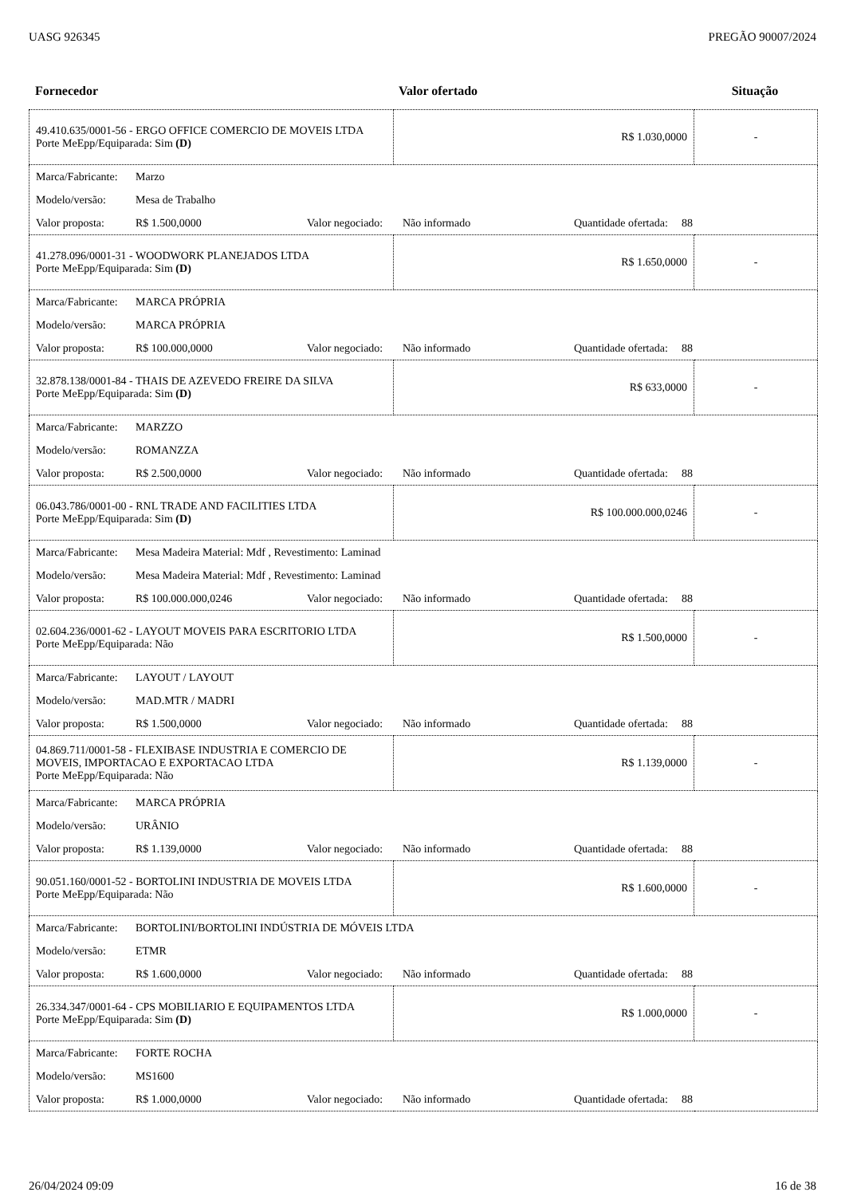UASG 926345 PREGÃO 90007/2024
| Fornecedor | Valor ofertado | Situação |
| --- | --- | --- |
| 49.410.635/0001-56 - ERGO OFFICE COMERCIO DE MOVEIS LTDA Porte MeEpp/Equiparada: Sim (D) | R$ 1.030,0000 | - |
| Marca/Fabricante: Marzo Modelo/versão: Mesa de Trabalho Valor proposta: R$ 1.500,0000 Valor negociado: Não informado Quantidade ofertada: 88 | | |
| 41.278.096/0001-31 - WOODWORK PLANEJADOS LTDA Porte MeEpp/Equiparada: Sim (D) | R$ 1.650,0000 | - |
| Marca/Fabricante: MARCA PRÓPRIA Modelo/versão: MARCA PRÓPRIA Valor proposta: R$ 100.000,0000 Valor negociado: Não informado Quantidade ofertada: 88 | | |
| 32.878.138/0001-84 - THAIS DE AZEVEDO FREIRE DA SILVA Porte MeEpp/Equiparada: Sim (D) | R$ 633,0000 | - |
| Marca/Fabricante: MARZZO Modelo/versão: ROMANZZA Valor proposta: R$ 2.500,0000 Valor negociado: Não informado Quantidade ofertada: 88 | | |
| 06.043.786/0001-00 - RNL TRADE AND FACILITIES LTDA Porte MeEpp/Equiparada: Sim (D) | R$ 100.000.000,0246 | - |
| Marca/Fabricante: Mesa Madeira Material: Mdf , Revestimento: Laminad Modelo/versão: Mesa Madeira Material: Mdf , Revestimento: Laminad Valor proposta: R$ 100.000.000,0246 Valor negociado: Não informado Quantidade ofertada: 88 | | |
| 02.604.236/0001-62 - LAYOUT MOVEIS PARA ESCRITORIO LTDA Porte MeEpp/Equiparada: Não | R$ 1.500,0000 | - |
| Marca/Fabricante: LAYOUT / LAYOUT Modelo/versão: MAD.MTR / MADRI Valor proposta: R$ 1.500,0000 Valor negociado: Não informado Quantidade ofertada: 88 | | |
| 04.869.711/0001-58 - FLEXIBASE INDUSTRIA E COMERCIO DE MOVEIS, IMPORTACAO E EXPORTACAO LTDA Porte MeEpp/Equiparada: Não | R$ 1.139,0000 | - |
| Marca/Fabricante: MARCA PRÓPRIA Modelo/versão: URÂNIO Valor proposta: R$ 1.139,0000 Valor negociado: Não informado Quantidade ofertada: 88 | | |
| 90.051.160/0001-52 - BORTOLINI INDUSTRIA DE MOVEIS LTDA Porte MeEpp/Equiparada: Não | R$ 1.600,0000 | - |
| Marca/Fabricante: BORTOLINI/BORTOLINI INDÚSTRIA DE MÓVEIS LTDA Modelo/versão: ETMR Valor proposta: R$ 1.600,0000 Valor negociado: Não informado Quantidade ofertada: 88 | | |
| 26.334.347/0001-64 - CPS MOBILIARIO E EQUIPAMENTOS LTDA Porte MeEpp/Equiparada: Sim (D) | R$ 1.000,0000 | - |
| Marca/Fabricante: FORTE ROCHA Modelo/versão: MS1600 Valor proposta: R$ 1.000,0000 Valor negociado: Não informado Quantidade ofertada: 88 | | |
26/04/2024 09:09 16 de 38